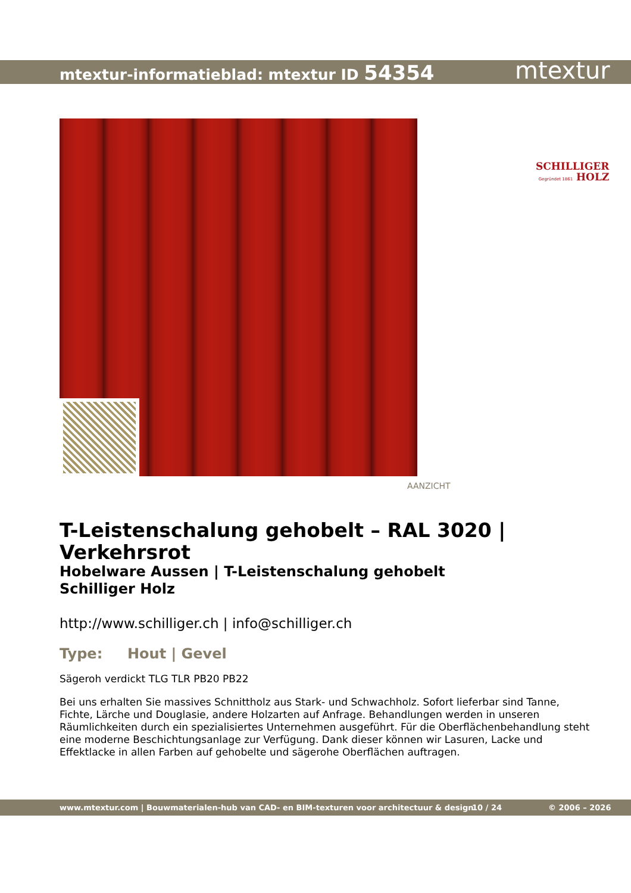mtextur-informatieblad: mtextur ID 54354
mtextur
SCHILLIGER
Gegründet 1861 HOLZ
AANZICHT
T-Leistenschalung gehobelt – RAL 3020 | Verkehrsrot
Hobelware Aussen | T-Leistenschalung gehobelt
Schilliger Holz
http://www.schilliger.ch | info@schilliger.ch
Type: Hout | Gevel
Sägeroh verdickt TLG TLR PB20 PB22
Bei uns erhalten Sie massives Schnittholz aus Stark- und Schwachholz. Sofort lieferbar sind Tanne, Fichte, Lärche und Douglasie, andere Holzarten auf Anfrage. Behandlungen werden in unseren Räumlichkeiten durch ein spezialisiertes Unternehmen ausgeführt. Für die Oberflächenbehandlung steht eine moderne Beschichtungsanlage zur Verfügung. Dank dieser können wir Lasuren, Lacke und Effektlacke in allen Farben auf gehobelte und sägerohe Oberflächen auftragen.
www.mtextur.com | Bouwmaterialen-hub van CAD- en BIM-texturen voor architectuur & design 10 / 24 © 2006 – 2026